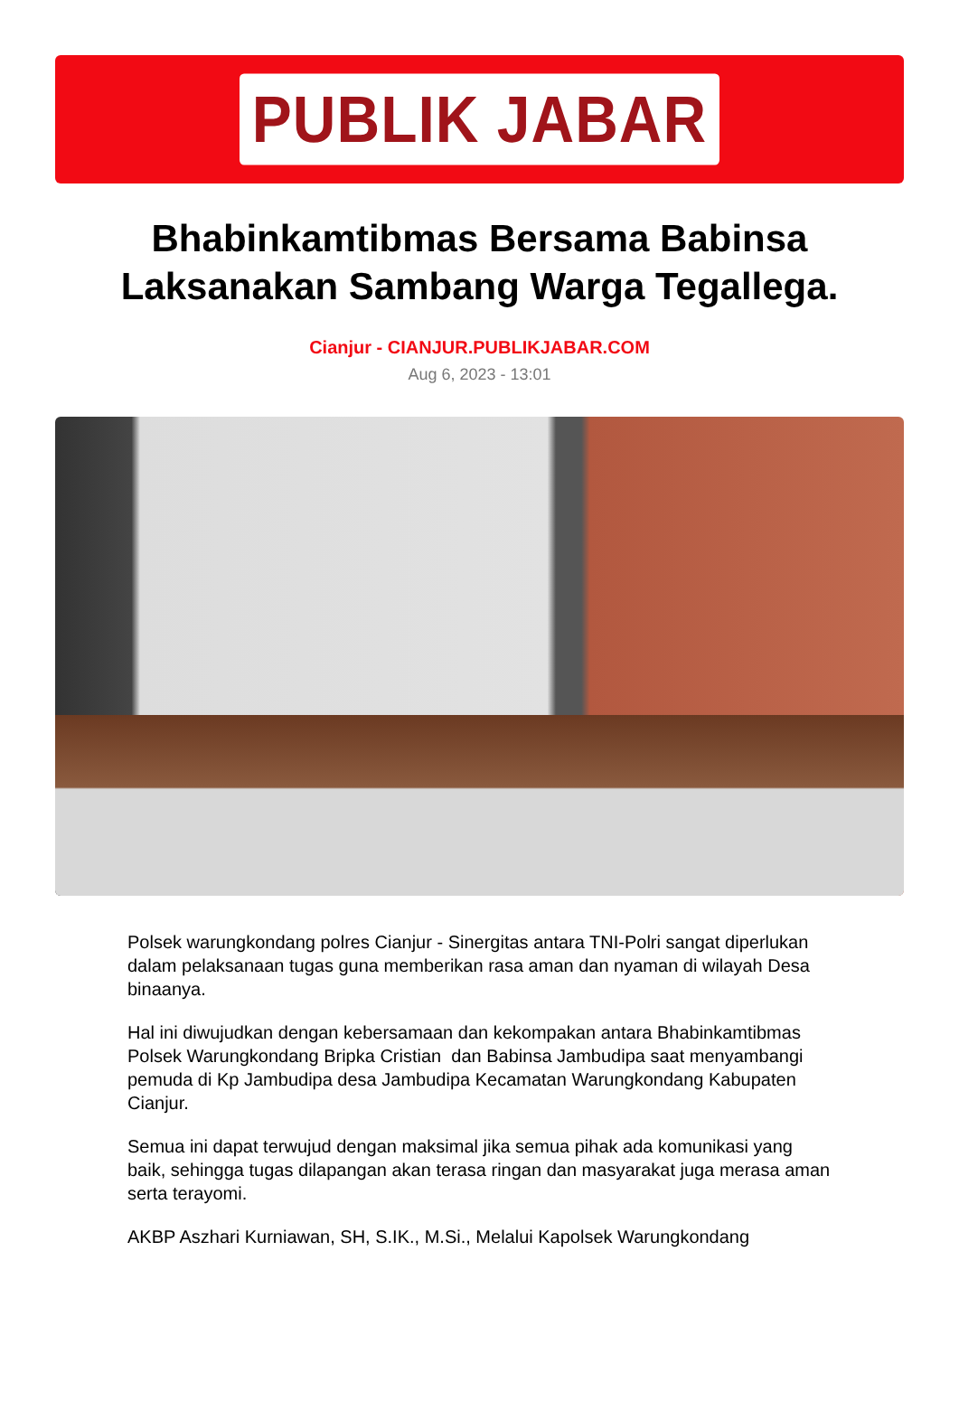PUBLIK JABAR
Bhabinkamtibmas Bersama Babinsa Laksanakan Sambang Warga Tegallega.
Cianjur - CIANJUR.PUBLIKJABAR.COM
Aug 6, 2023 - 13:01
Polsek warungkondang polres Cianjur - Sinergitas antara TNI-Polri sangat diperlukan dalam pelaksanaan tugas guna memberikan rasa aman dan nyaman di wilayah Desa binaanya.
Hal ini diwujudkan dengan kebersamaan dan kekompakan antara Bhabinkamtibmas Polsek Warungkondang Bripka Cristian dan Babinsa Jambudipa saat menyambangi pemuda di Kp Jambudipa desa Jambudipa Kecamatan Warungkondang Kabupaten Cianjur.
Semua ini dapat terwujud dengan maksimal jika semua pihak ada komunikasi yang baik, sehingga tugas dilapangan akan terasa ringan dan masyarakat juga merasa aman serta terayomi.
AKBP Aszhari Kurniawan, SH, S.IK., M.Si., Melalui Kapolsek Warungkondang